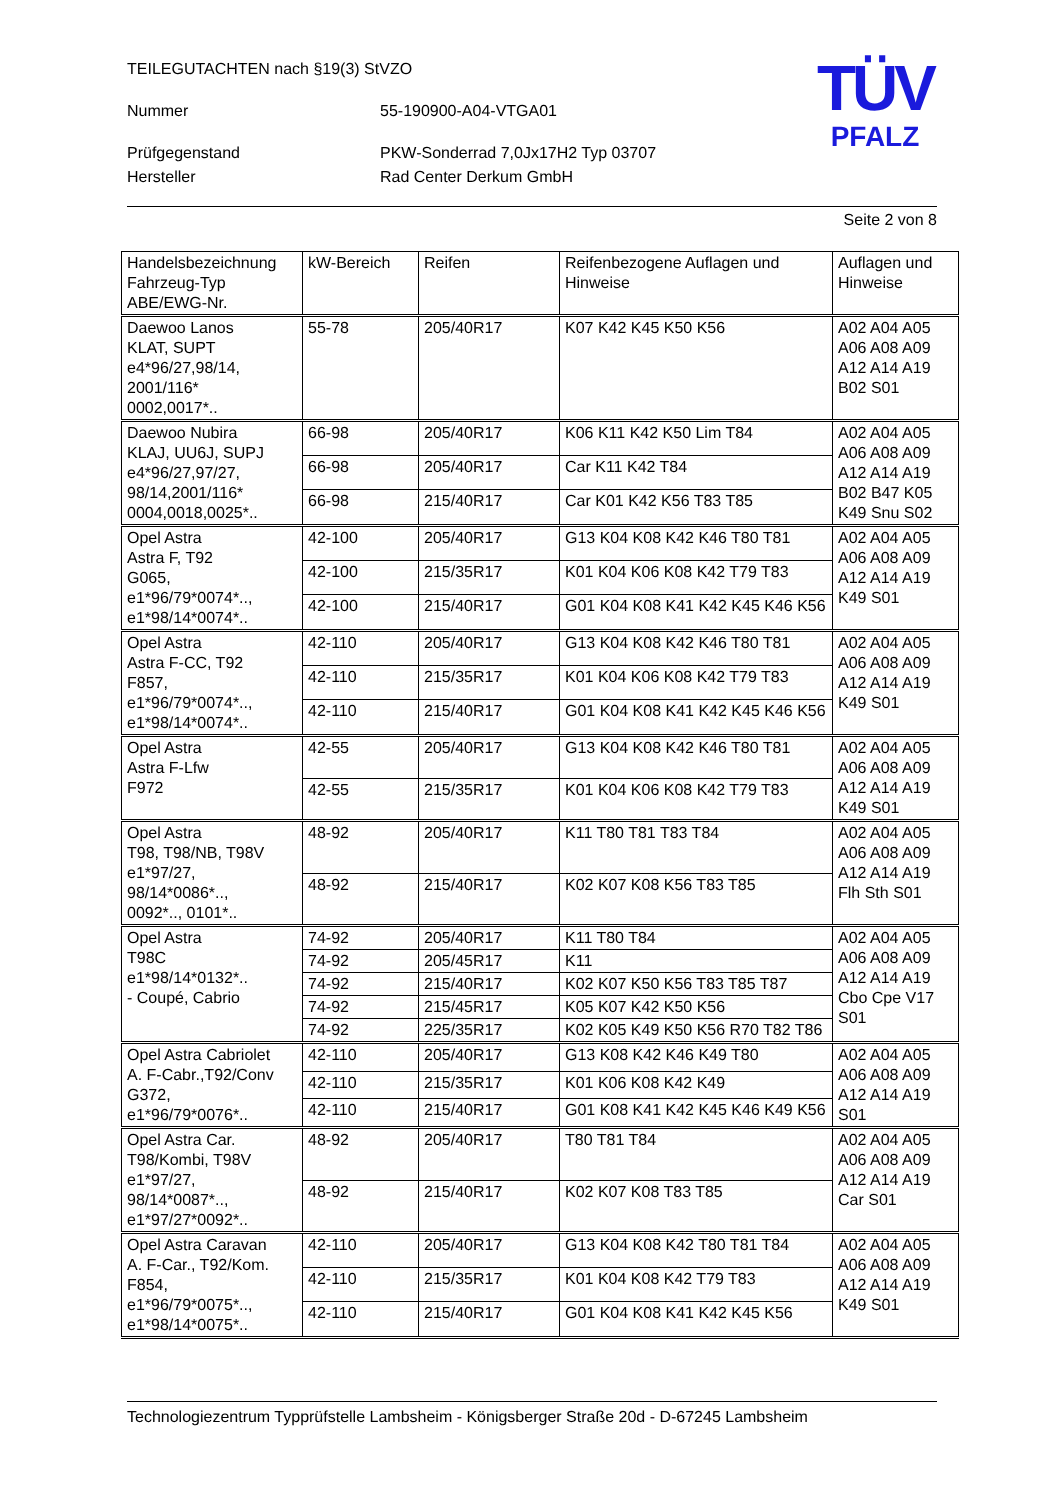TÜV
PFALZ
TEILEGUTACHTEN nach §19(3) StVZO
Nummer 55-190900-A04-VTGA01
Prüfgegenstand PKW-Sonderrad 7,0Jx17H2 Typ 03707
Hersteller Rad Center Derkum GmbH
Seite 2 von 8
| Handelsbezeichnung Fahrzeug-Typ ABE/EWG-Nr. | kW-Bereich | Reifen | Reifenbezogene Auflagen und Hinweise | Auflagen und Hinweise |
| Daewoo Lanos KLAT, SUPT e4*96/27,98/14, 2001/116* 0002,0017*.. | 55-78 | 205/40R17 | K07 K42 K45 K50 K56 | A02 A04 A05 A06 A08 A09 A12 A14 A19 B02 S01 |
| Daewoo Nubira KLAJ, UU6J, SUPJ e4*96/27,97/27, 98/14,2001/116* 0004,0018,0025*.. | 66-98 | 205/40R17 | K06 K11 K42 K50 Lim T84 | A02 A04 A05 A06 A08 A09 A12 A14 A19 B02 B47 K05 K49 Snu S02 |
| | 66-98 | 205/40R17 | Car K11 K42 T84 | |
| | 66-98 | 215/40R17 | Car K01 K42 K56 T83 T85 | |
| Opel Astra Astra F, T92 G065, e1*96/79*0074*.., e1*98/14*0074*.. | 42-100 | 205/40R17 | G13 K04 K08 K42 K46 T80 T81 | A02 A04 A05 A06 A08 A09 A12 A14 A19 K49 S01 |
| | 42-100 | 215/35R17 | K01 K04 K06 K08 K42 T79 T83 | |
| | 42-100 | 215/40R17 | G01 K04 K08 K41 K42 K45 K46 K56 | |
| Opel Astra Astra F-CC, T92 F857, e1*96/79*0074*.., e1*98/14*0074*.. | 42-110 | 205/40R17 | G13 K04 K08 K42 K46 T80 T81 | A02 A04 A05 A06 A08 A09 A12 A14 A19 K49 S01 |
| | 42-110 | 215/35R17 | K01 K04 K06 K08 K42 T79 T83 | |
| | 42-110 | 215/40R17 | G01 K04 K08 K41 K42 K45 K46 K56 | |
| Opel Astra Astra F-Lfw F972 | 42-55 | 205/40R17 | G13 K04 K08 K42 K46 T80 T81 | A02 A04 A05 A06 A08 A09 A12 A14 A19 K49 S01 |
| | 42-55 | 215/35R17 | K01 K04 K06 K08 K42 T79 T83 | |
| Opel Astra T98, T98/NB, T98V e1*97/27, 98/14*0086*.., 0092*.., 0101*.. | 48-92 | 205/40R17 | K11 T80 T81 T83 T84 | A02 A04 A05 A06 A08 A09 A12 A14 A19 Flh Sth S01 |
| | 48-92 | 215/40R17 | K02 K07 K08 K56 T83 T85 | |
| Opel Astra T98C e1*98/14*0132*.. - Coupé, Cabrio | 74-92 | 205/40R17 | K11 T80 T84 | A02 A04 A05 A06 A08 A09 A12 A14 A19 Cbo Cpe V17 S01 |
| | 74-92 | 205/45R17 | K11 | |
| | 74-92 | 215/40R17 | K02 K07 K50 K56 T83 T85 T87 | |
| | 74-92 | 215/45R17 | K05 K07 K42 K50 K56 | |
| | 74-92 | 225/35R17 | K02 K05 K49 K50 K56 R70 T82 T86 | |
| Opel Astra Cabriolet A. F-Cabr.,T92/Conv G372, e1*96/79*0076*.. | 42-110 | 205/40R17 | G13 K08 K42 K46 K49 T80 | A02 A04 A05 A06 A08 A09 A12 A14 A19 S01 |
| | 42-110 | 215/35R17 | K01 K06 K08 K42 K49 | |
| | 42-110 | 215/40R17 | G01 K08 K41 K42 K45 K46 K49 K56 | |
| Opel Astra Car. T98/Kombi, T98V e1*97/27, 98/14*0087*.., e1*97/27*0092*.. | 48-92 | 205/40R17 | T80 T81 T84 | A02 A04 A05 A06 A08 A09 A12 A14 A19 Car S01 |
| | 48-92 | 215/40R17 | K02 K07 K08 T83 T85 | |
| Opel Astra Caravan A. F-Car., T92/Kom. F854, e1*96/79*0075*.., e1*98/14*0075*.. | 42-110 | 205/40R17 | G13 K04 K08 K42 T80 T81 T84 | A02 A04 A05 A06 A08 A09 A12 A14 A19 K49 S01 |
| | 42-110 | 215/35R17 | K01 K04 K08 K42 T79 T83 | |
| | 42-110 | 215/40R17 | G01 K04 K08 K41 K42 K45 K56 | |
Technologiezentrum Typprüfstelle Lambsheim - Königsberger Straße 20d - D-67245 Lambsheim